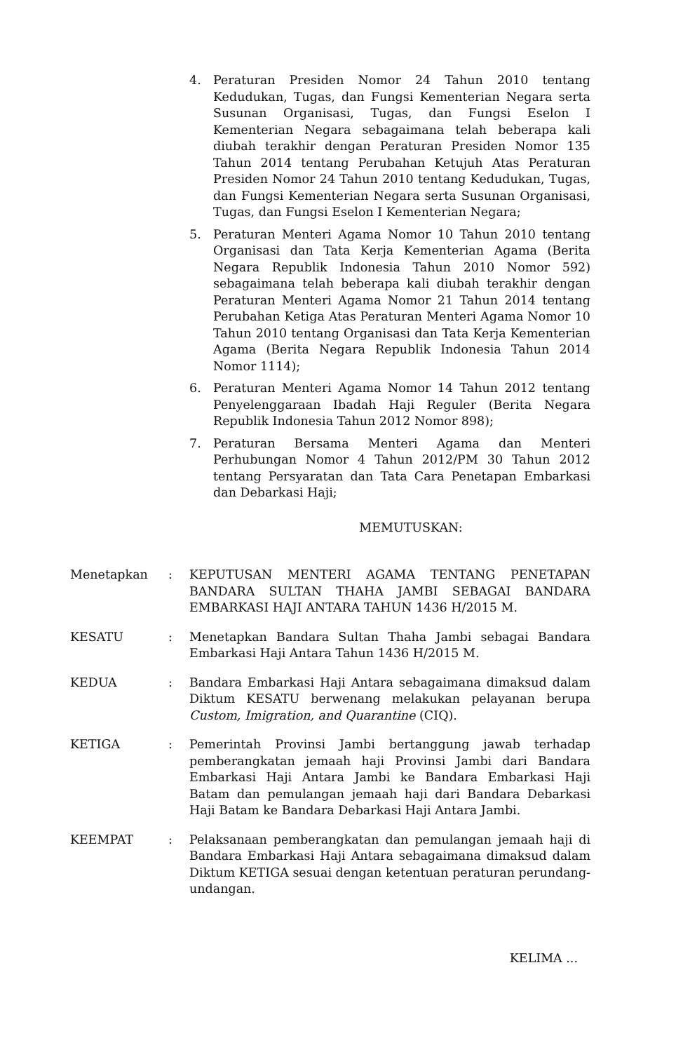4. Peraturan Presiden Nomor 24 Tahun 2010 tentang Kedudukan, Tugas, dan Fungsi Kementerian Negara serta Susunan Organisasi, Tugas, dan Fungsi Eselon I Kementerian Negara sebagaimana telah beberapa kali diubah terakhir dengan Peraturan Presiden Nomor 135 Tahun 2014 tentang Perubahan Ketujuh Atas Peraturan Presiden Nomor 24 Tahun 2010 tentang Kedudukan, Tugas, dan Fungsi Kementerian Negara serta Susunan Organisasi, Tugas, dan Fungsi Eselon I Kementerian Negara;
5. Peraturan Menteri Agama Nomor 10 Tahun 2010 tentang Organisasi dan Tata Kerja Kementerian Agama (Berita Negara Republik Indonesia Tahun 2010 Nomor 592) sebagaimana telah beberapa kali diubah terakhir dengan Peraturan Menteri Agama Nomor 21 Tahun 2014 tentang Perubahan Ketiga Atas Peraturan Menteri Agama Nomor 10 Tahun 2010 tentang Organisasi dan Tata Kerja Kementerian Agama (Berita Negara Republik Indonesia Tahun 2014 Nomor 1114);
6. Peraturan Menteri Agama Nomor 14 Tahun 2012 tentang Penyelenggaraan Ibadah Haji Reguler (Berita Negara Republik Indonesia Tahun 2012 Nomor 898);
7. Peraturan Bersama Menteri Agama dan Menteri Perhubungan Nomor 4 Tahun 2012/PM 30 Tahun 2012 tentang Persyaratan dan Tata Cara Penetapan Embarkasi dan Debarkasi Haji;
MEMUTUSKAN:
Menetapkan : KEPUTUSAN MENTERI AGAMA TENTANG PENETAPAN BANDARA SULTAN THAHA JAMBI SEBAGAI BANDARA EMBARKASI HAJI ANTARA TAHUN 1436 H/2015 M.
KESATU : Menetapkan Bandara Sultan Thaha Jambi sebagai Bandara Embarkasi Haji Antara Tahun 1436 H/2015 M.
KEDUA : Bandara Embarkasi Haji Antara sebagaimana dimaksud dalam Diktum KESATU berwenang melakukan pelayanan berupa Custom, Imigration, and Quarantine (CIQ).
KETIGA : Pemerintah Provinsi Jambi bertanggung jawab terhadap pemberangkatan jemaah haji Provinsi Jambi dari Bandara Embarkasi Haji Antara Jambi ke Bandara Embarkasi Haji Batam dan pemulangan jemaah haji dari Bandara Debarkasi Haji Batam ke Bandara Debarkasi Haji Antara Jambi.
KEEMPAT : Pelaksanaan pemberangkatan dan pemulangan jemaah haji di Bandara Embarkasi Haji Antara sebagaimana dimaksud dalam Diktum KETIGA sesuai dengan ketentuan peraturan perundang-undangan.
KELIMA ...